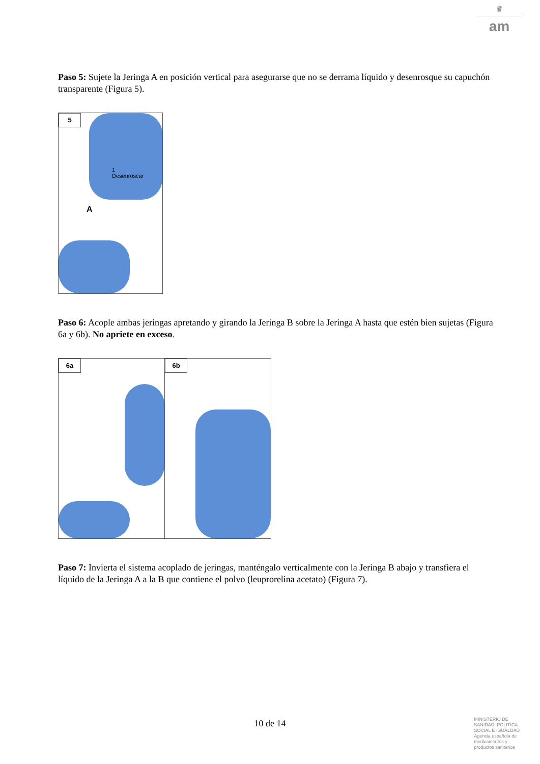♛
am
Paso 5: Sujete la Jeringa A en posición vertical para asegurarse que no se derrama líquido y desenrosque su capuchón transparente (Figura 5).
5
1
Desenroscar
A
Paso 6: Acople ambas jeringas apretando y girando la Jeringa B sobre la Jeringa A hasta que estén bien sujetas (Figura 6a y 6b). No apriete en exceso.
6a
6b
Paso 7: Invierta el sistema acoplado de jeringas, manténgalo verticalmente con la Jeringa B abajo y transfiera el líquido de la Jeringa A a la B que contiene el polvo (leuprorelina acetato) (Figura 7).
10 de 14
MINISTERIO DE
SANIDAD, POLITICA
SOCIAL E IGUALDAD
Agencia española de
medicamentos y
productos sanitarios